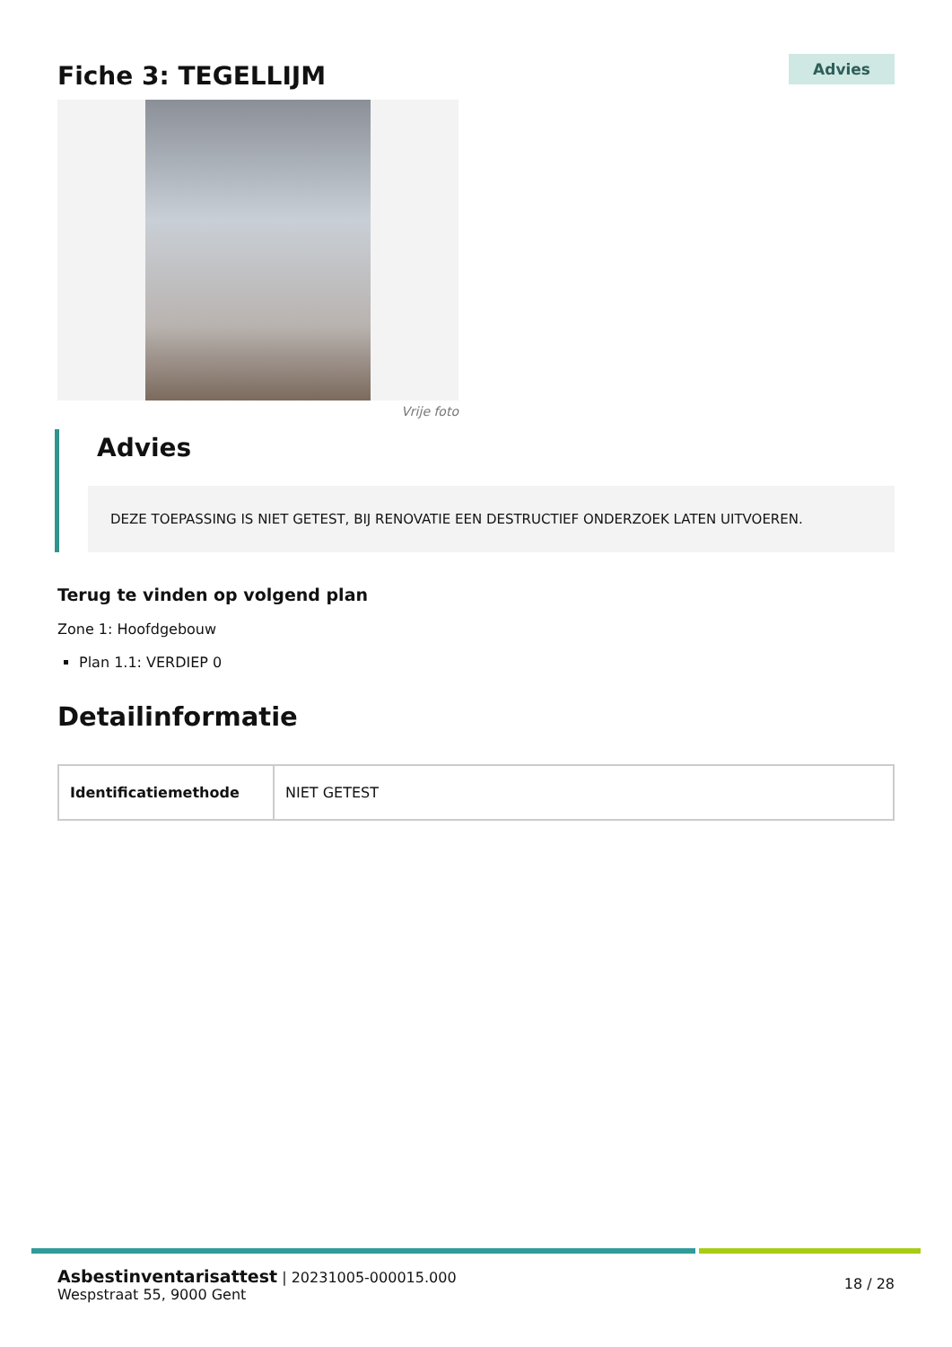Fiche 3: TEGELLIJM
Advies
Vrije foto
Advies
DEZE TOEPASSING IS NIET GETEST, BIJ RENOVATIE EEN DESTRUCTIEF ONDERZOEK LATEN UITVOEREN.
Terug te vinden op volgend plan
Zone 1: Hoofdgebouw
Plan 1.1: VERDIEP 0
Detailinformatie
| Identificatiemethode | NIET GETEST |
Asbestinventarisattest | 20231005-000015.000
Wespstraat 55, 9000 Gent
18 / 28